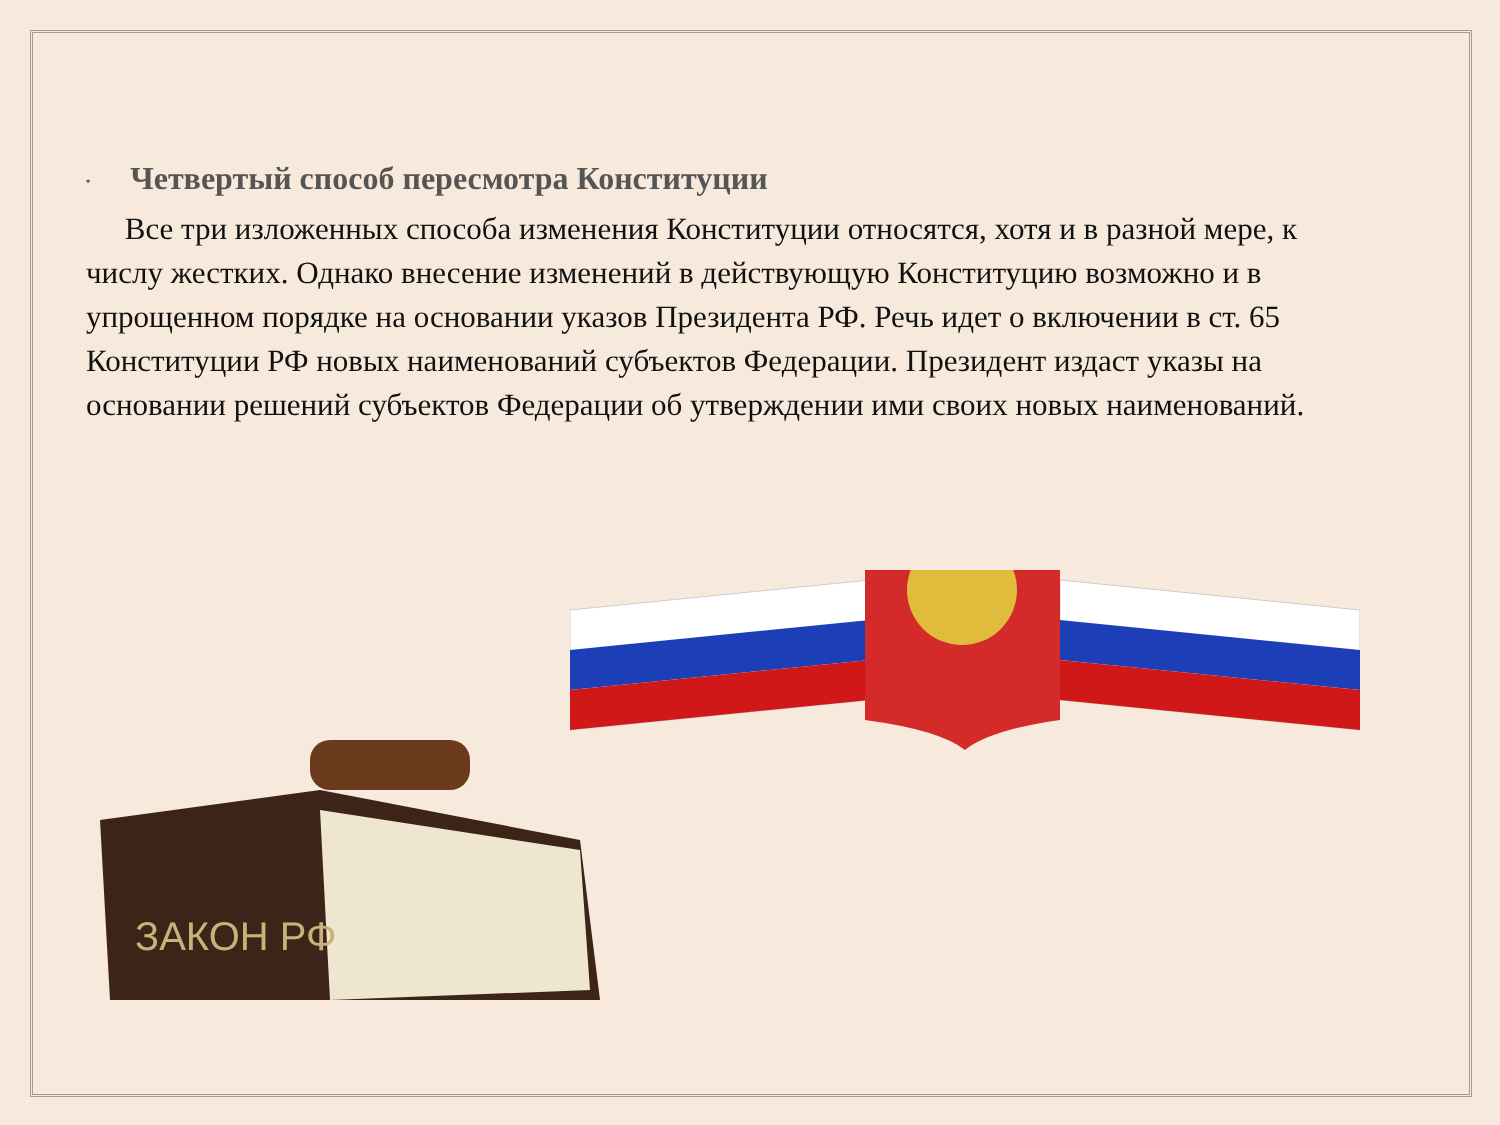• Четвертый способ пересмотра Конституции
Все три изложенных способа изменения Конституции относятся, хотя и в разной мере, к числу жестких. Однако внесение изменений в действующую Конституцию возможно и в упрощенном порядке на основании указов Президента РФ. Речь идет о включении в ст. 65 Конституции РФ новых наименований субъектов Федерации. Президент издаст указы на основании решений субъектов Федерации об утверждении ими своих новых наименований.
ЗАКОН РФ